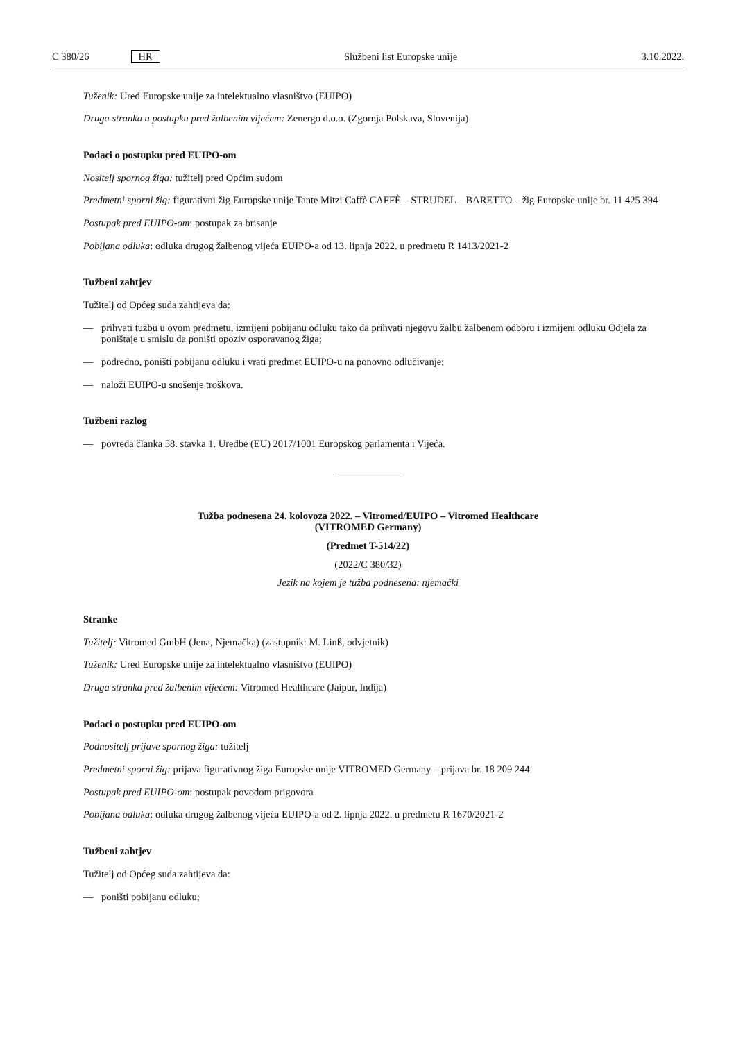C 380/26 HR Službeni list Europske unije 3.10.2022.
Tuženik: Ured Europske unije za intelektualno vlasništvo (EUIPO)
Druga stranka u postupku pred žalbenim vijećem: Zenergo d.o.o. (Zgornja Polskava, Slovenija)
Podaci o postupku pred EUIPO-om
Nositelj spornog žiga: tužitelj pred Općim sudom
Predmetni sporni žig: figurativni žig Europske unije Tante Mitzi Caffè CAFFÈ – STRUDEL – BARETTO – žig Europske unije br. 11 425 394
Postupak pred EUIPO-om: postupak za brisanje
Pobijana odluka: odluka drugog žalbenog vijeća EUIPO-a od 13. lipnja 2022. u predmetu R 1413/2021-2
Tužbeni zahtjev
Tužitelj od Općeg suda zahtijeva da:
— prihvati tužbu u ovom predmetu, izmijeni pobijanu odluku tako da prihvati njegovu žalbu žalbenom odboru i izmijeni odluku Odjela za poništaje u smislu da poništi opoziv osporavanog žiga;
— podredno, poništi pobijanu odluku i vrati predmet EUIPO-u na ponovno odlučivanje;
— naloži EUIPO-u snošenje troškova.
Tužbeni razlog
— povreda članka 58. stavka 1. Uredbe (EU) 2017/1001 Europskog parlamenta i Vijeća.
Tužba podnesena 24. kolovoza 2022. – Vitromed/EUIPO – Vitromed Healthcare
(VITROMED Germany)
(Predmet T-514/22)
(2022/C 380/32)
Jezik na kojem je tužba podnesena: njemački
Stranke
Tužitelj: Vitromed GmbH (Jena, Njemačka) (zastupnik: M. Linß, odvjetnik)
Tuženik: Ured Europske unije za intelektualno vlasništvo (EUIPO)
Druga stranka pred žalbenim vijećem: Vitromed Healthcare (Jaipur, Indija)
Podaci o postupku pred EUIPO-om
Podnositelj prijave spornog žiga: tužitelj
Predmetni sporni žig: prijava figurativnog žiga Europske unije VITROMED Germany – prijava br. 18 209 244
Postupak pred EUIPO-om: postupak povodom prigovora
Pobijana odluka: odluka drugog žalbenog vijeća EUIPO-a od 2. lipnja 2022. u predmetu R 1670/2021-2
Tužbeni zahtjev
Tužitelj od Općeg suda zahtijeva da:
— poništi pobijanu odluku;